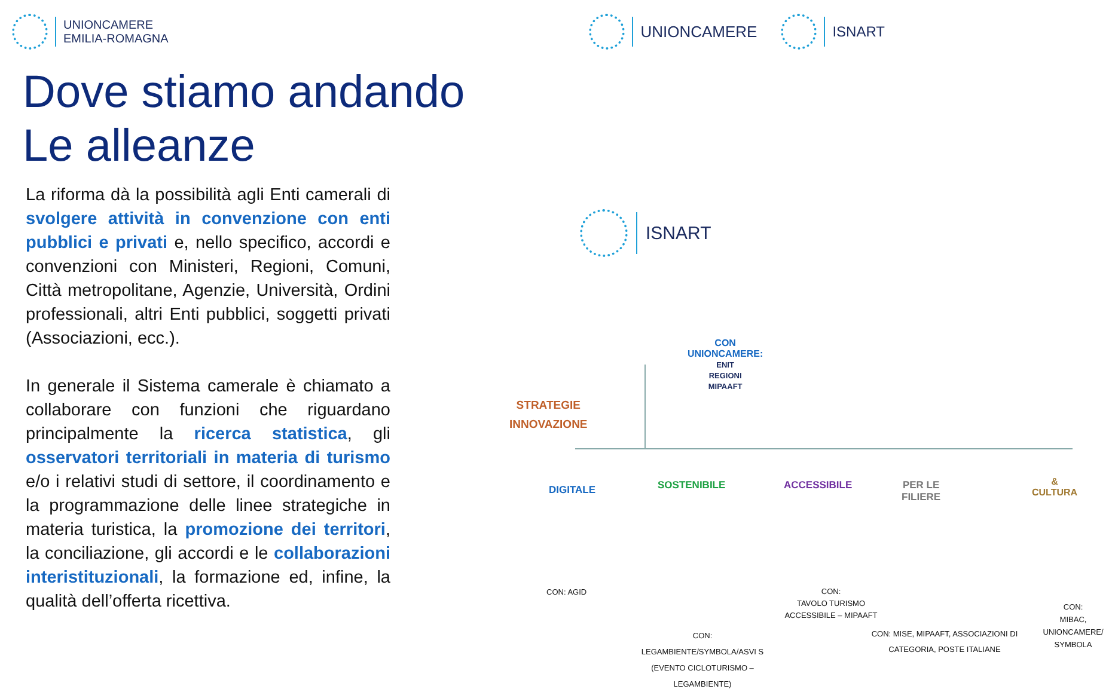UNIONCAMERE
EMILIA-ROMAGNA
UNIONCAMERE ISNART
Dove stiamo andando
Le alleanze
La riforma dà la possibilità agli Enti camerali di svolgere attività in convenzione con enti pubblici e privati e, nello specifico, accordi e convenzioni con Ministeri, Regioni, Comuni, Città metropolitane, Agenzie, Università, Ordini professionali, altri Enti pubblici, soggetti privati (Associazioni, ecc.).
In generale il Sistema camerale è chiamato a collaborare con funzioni che riguardano principalmente la ricerca statistica, gli osservatori territoriali in materia di turismo e/o i relativi studi di settore, il coordinamento e la programmazione delle linee strategiche in materia turistica, la promozione dei territori, la conciliazione, gli accordi e le collaborazioni interistituzionali, la formazione ed, infine, la qualità dell’offerta ricettiva.
ISNART
CON
UNIONCAMERE:
ENIT
REGIONI
MIPAAFT
STRATEGIE
INNOVAZIONE
DIGITALE SOSTENIBILE ACCESSIBILE PER LE FILIERE & CULTURA
CON: AGID
CON:
LEGAMBIENTE/SYMBOLA/ASVI S (EVENTO CICLOTURISMO – LEGAMBIENTE)
CON:
TAVOLO TURISMO ACCESSIBILE – MIPAAFT
CON: MISE, MIPAAFT, ASSOCIAZIONI DI CATEGORIA, POSTE ITALIANE
CON:
MIBAC, UNIONCAMERE/ SYMBOLA